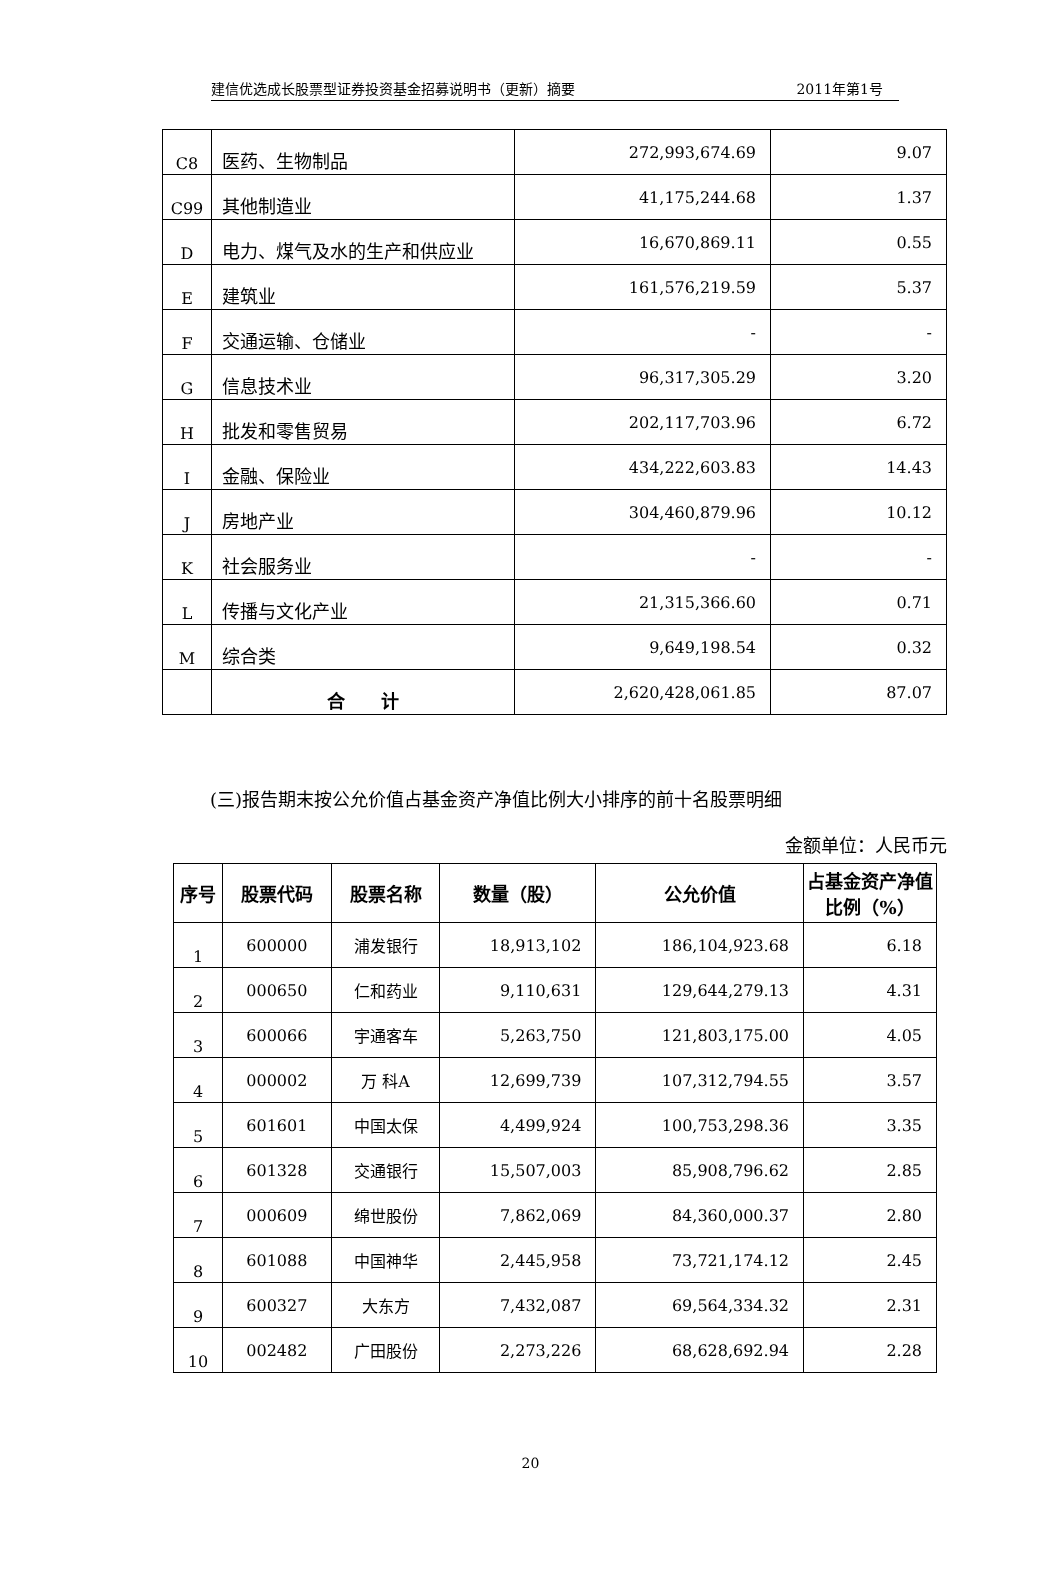建信优选成长股票型证券投资基金招募说明书（更新）摘要 2011年第1号
| C8 | 医药、生物制品 | 272,993,674.69 | 9.07 |
| C99 | 其他制造业 | 41,175,244.68 | 1.37 |
| D | 电力、煤气及水的生产和供应业 | 16,670,869.11 | 0.55 |
| E | 建筑业 | 161,576,219.59 | 5.37 |
| F | 交通运输、仓储业 | - | - |
| G | 信息技术业 | 96,317,305.29 | 3.20 |
| H | 批发和零售贸易 | 202,117,703.96 | 6.72 |
| I | 金融、保险业 | 434,222,603.83 | 14.43 |
| J | 房地产业 | 304,460,879.96 | 10.12 |
| K | 社会服务业 | - | - |
| L | 传播与文化产业 | 21,315,366.60 | 0.71 |
| M | 综合类 | 9,649,198.54 | 0.32 |
| | 合 计 | 2,620,428,061.85 | 87.07 |
(三)报告期末按公允价值占基金资产净值比例大小排序的前十名股票明细
金额单位：人民币元
| 序号 | 股票代码 | 股票名称 | 数量（股） | 公允价值 | 占基金资产净值比例（%） |
| --- | --- | --- | --- | --- | --- |
| 1 | 600000 | 浦发银行 | 18,913,102 | 186,104,923.68 | 6.18 |
| 2 | 000650 | 仁和药业 | 9,110,631 | 129,644,279.13 | 4.31 |
| 3 | 600066 | 宇通客车 | 5,263,750 | 121,803,175.00 | 4.05 |
| 4 | 000002 | 万 科A | 12,699,739 | 107,312,794.55 | 3.57 |
| 5 | 601601 | 中国太保 | 4,499,924 | 100,753,298.36 | 3.35 |
| 6 | 601328 | 交通银行 | 15,507,003 | 85,908,796.62 | 2.85 |
| 7 | 000609 | 绵世股份 | 7,862,069 | 84,360,000.37 | 2.80 |
| 8 | 601088 | 中国神华 | 2,445,958 | 73,721,174.12 | 2.45 |
| 9 | 600327 | 大东方 | 7,432,087 | 69,564,334.32 | 2.31 |
| 10 | 002482 | 广田股份 | 2,273,226 | 68,628,692.94 | 2.28 |
20